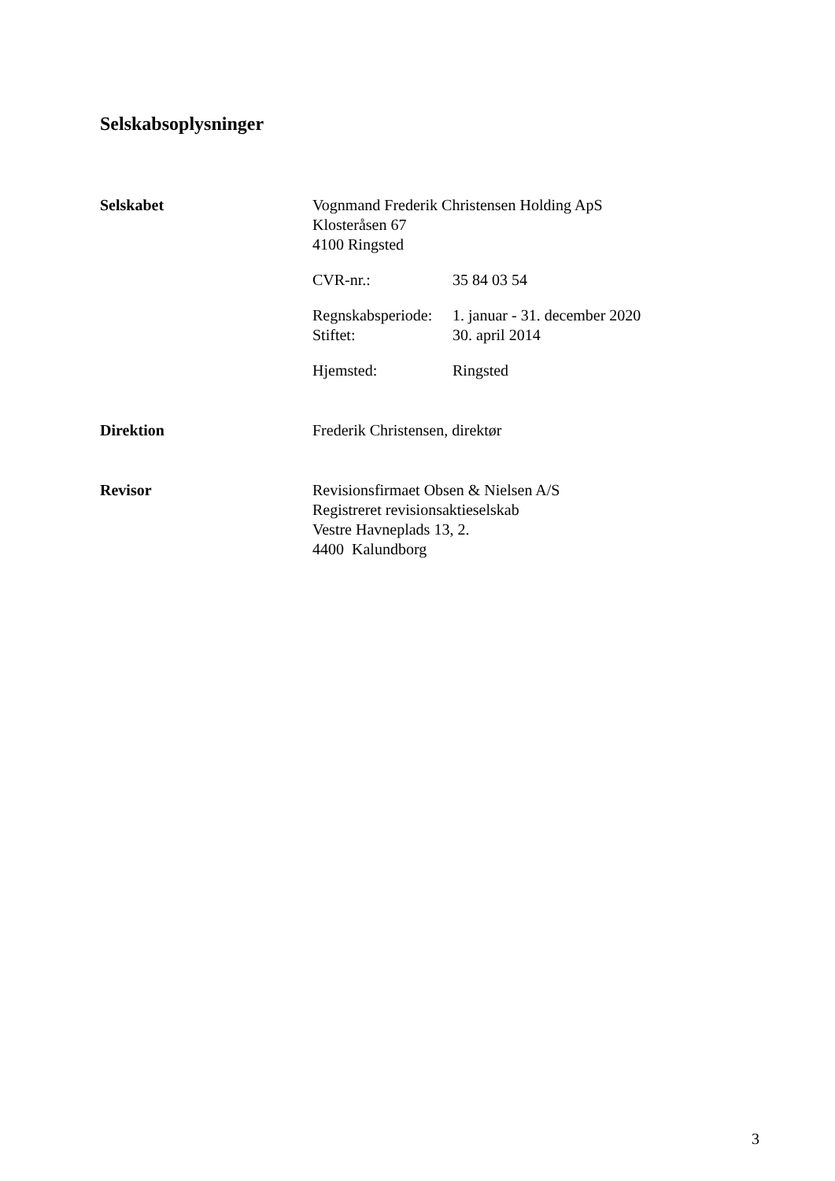Selskabsoplysninger
Selskabet Vognmand Frederik Christensen Holding ApS
Klosteråsen 67
4100 Ringsted
CVR-nr.: 35 84 03 54
Regnskabsperiode: 1. januar - 31. december 2020
Stiftet: 30. april 2014
Hjemsted: Ringsted
Direktion Frederik Christensen, direktør
Revisor Revisionsfirmaet Obsen & Nielsen A/S
Registreret revisionsaktieselskab
Vestre Havneplads 13, 2.
4400 Kalundborg
3